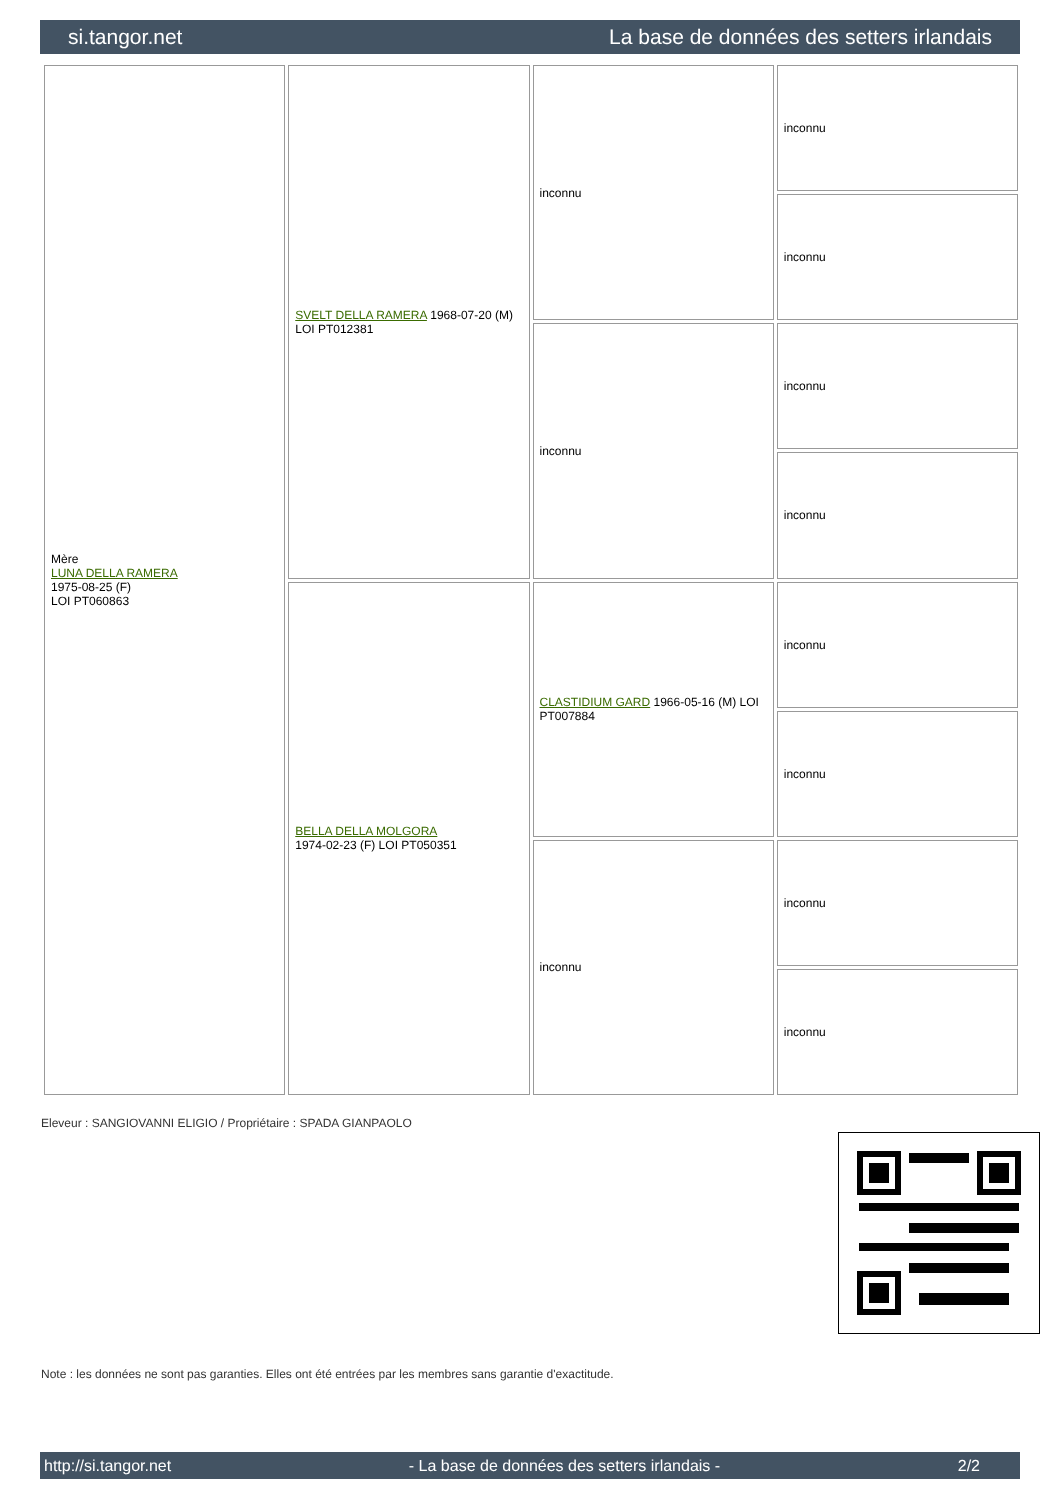si.tangor.net La base de données des setters irlandais
| Mère LUNA DELLA RAMERA 1975-08-25 (F) LOI PT060863 | SVELT DELLA RAMERA 1968-07-20 (M) LOI PT012381 | inconnu | inconnu |
| | | | inconnu |
| | | inconnu | inconnu |
| | | | inconnu |
| | BELLA DELLA MOLGORA 1974-02-23 (F) LOI PT050351 | CLASTIDIUM GARD 1966-05-16 (M) LOI PT007884 | inconnu |
| | | | inconnu |
| | | inconnu | inconnu |
| | | | inconnu |
Eleveur : SANGIOVANNI ELIGIO / Propriétaire : SPADA GIANPAOLO
Note : les données ne sont pas garanties. Elles ont été entrées par les membres sans garantie d'exactitude.
http://si.tangor.net - La base de données des setters irlandais - 2/2